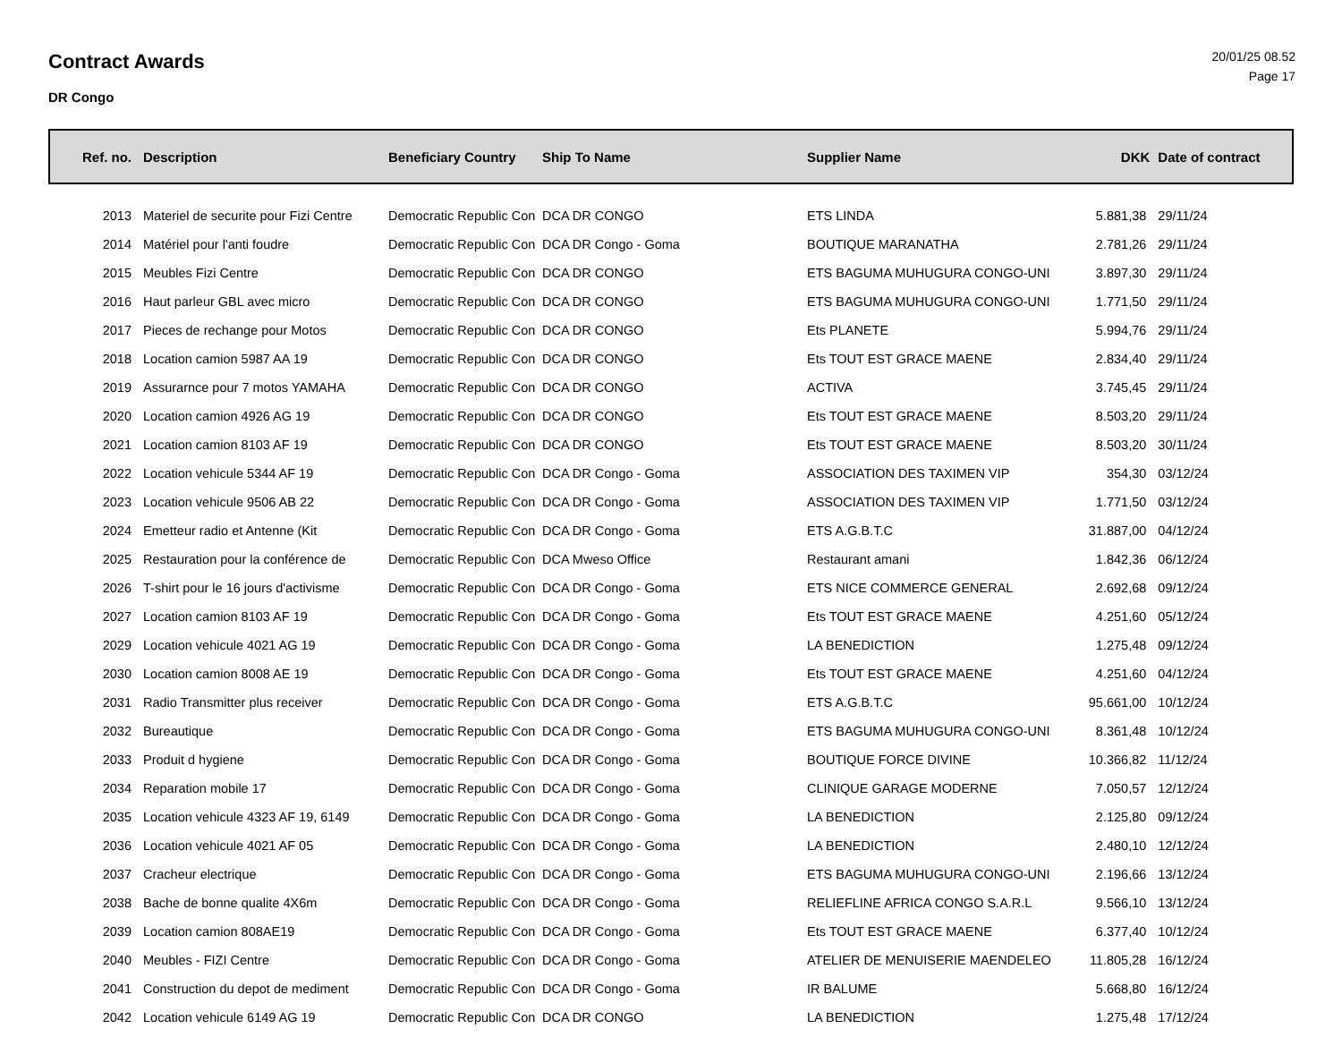Contract Awards
DR Congo
20/01/25 08.52
Page 17
| Ref. no. | Description | Beneficiary Country | Ship To Name | Supplier Name | DKK | Date of contract |
| --- | --- | --- | --- | --- | --- | --- |
| 2013 | Materiel de securite pour Fizi Centre | Democratic Republic Con | DCA DR CONGO | ETS LINDA | 5.881,38 | 29/11/24 |
| 2014 | Matériel pour l'anti foudre | Democratic Republic Con | DCA DR Congo - Goma | BOUTIQUE MARANATHA | 2.781,26 | 29/11/24 |
| 2015 | Meubles Fizi Centre | Democratic Republic Con | DCA DR CONGO | ETS BAGUMA MUHUGURA CONGO-UNI | 3.897,30 | 29/11/24 |
| 2016 | Haut parleur GBL avec micro | Democratic Republic Con | DCA DR CONGO | ETS BAGUMA MUHUGURA CONGO-UNI | 1.771,50 | 29/11/24 |
| 2017 | Pieces de rechange pour Motos | Democratic Republic Con | DCA DR CONGO | Ets PLANETE | 5.994,76 | 29/11/24 |
| 2018 | Location camion 5987 AA 19 | Democratic Republic Con | DCA DR CONGO | Ets TOUT EST GRACE MAENE | 2.834,40 | 29/11/24 |
| 2019 | Assurarnce pour 7 motos YAMAHA | Democratic Republic Con | DCA DR CONGO | ACTIVA | 3.745,45 | 29/11/24 |
| 2020 | Location camion 4926 AG 19 | Democratic Republic Con | DCA DR CONGO | Ets TOUT EST GRACE MAENE | 8.503,20 | 29/11/24 |
| 2021 | Location camion 8103 AF 19 | Democratic Republic Con | DCA DR CONGO | Ets TOUT EST GRACE MAENE | 8.503,20 | 30/11/24 |
| 2022 | Location vehicule 5344 AF 19 | Democratic Republic Con | DCA DR Congo - Goma | ASSOCIATION DES TAXIMEN VIP | 354,30 | 03/12/24 |
| 2023 | Location vehicule 9506 AB 22 | Democratic Republic Con | DCA DR Congo - Goma | ASSOCIATION DES TAXIMEN VIP | 1.771,50 | 03/12/24 |
| 2024 | Emetteur radio et Antenne (Kit | Democratic Republic Con | DCA DR Congo - Goma | ETS A.G.B.T.C | 31.887,00 | 04/12/24 |
| 2025 | Restauration pour la conférence de | Democratic Republic Con | DCA Mweso Office | Restaurant amani | 1.842,36 | 06/12/24 |
| 2026 | T-shirt pour le 16 jours d'activisme | Democratic Republic Con | DCA DR Congo - Goma | ETS NICE COMMERCE GENERAL | 2.692,68 | 09/12/24 |
| 2027 | Location camion 8103 AF 19 | Democratic Republic Con | DCA DR Congo - Goma | Ets TOUT EST GRACE MAENE | 4.251,60 | 05/12/24 |
| 2029 | Location vehicule 4021 AG 19 | Democratic Republic Con | DCA DR Congo - Goma | LA BENEDICTION | 1.275,48 | 09/12/24 |
| 2030 | Location camion 8008 AE 19 | Democratic Republic Con | DCA DR Congo - Goma | Ets TOUT EST GRACE MAENE | 4.251,60 | 04/12/24 |
| 2031 | Radio Transmitter plus receiver | Democratic Republic Con | DCA DR Congo - Goma | ETS A.G.B.T.C | 95.661,00 | 10/12/24 |
| 2032 | Bureautique | Democratic Republic Con | DCA DR Congo - Goma | ETS BAGUMA MUHUGURA CONGO-UNI | 8.361,48 | 10/12/24 |
| 2033 | Produit d hygiene | Democratic Republic Con | DCA DR Congo - Goma | BOUTIQUE FORCE DIVINE | 10.366,82 | 11/12/24 |
| 2034 | Reparation mobile 17 | Democratic Republic Con | DCA DR Congo - Goma | CLINIQUE GARAGE MODERNE | 7.050,57 | 12/12/24 |
| 2035 | Location vehicule 4323 AF 19, 6149 | Democratic Republic Con | DCA DR Congo - Goma | LA BENEDICTION | 2.125,80 | 09/12/24 |
| 2036 | Location vehicule 4021 AF 05 | Democratic Republic Con | DCA DR Congo - Goma | LA BENEDICTION | 2.480,10 | 12/12/24 |
| 2037 | Cracheur electrique | Democratic Republic Con | DCA DR Congo - Goma | ETS BAGUMA MUHUGURA CONGO-UNI | 2.196,66 | 13/12/24 |
| 2038 | Bache de bonne qualite 4X6m | Democratic Republic Con | DCA DR Congo - Goma | RELIEFLINE AFRICA CONGO S.A.R.L | 9.566,10 | 13/12/24 |
| 2039 | Location camion 808AE19 | Democratic Republic Con | DCA DR Congo - Goma | Ets TOUT EST GRACE MAENE | 6.377,40 | 10/12/24 |
| 2040 | Meubles - FIZI Centre | Democratic Republic Con | DCA DR Congo - Goma | ATELIER DE MENUISERIE MAENDELEO | 11.805,28 | 16/12/24 |
| 2041 | Construction du depot de mediment | Democratic Republic Con | DCA DR Congo - Goma | IR BALUME | 5.668,80 | 16/12/24 |
| 2042 | Location vehicule 6149 AG 19 | Democratic Republic Con | DCA DR CONGO | LA BENEDICTION | 1.275,48 | 17/12/24 |